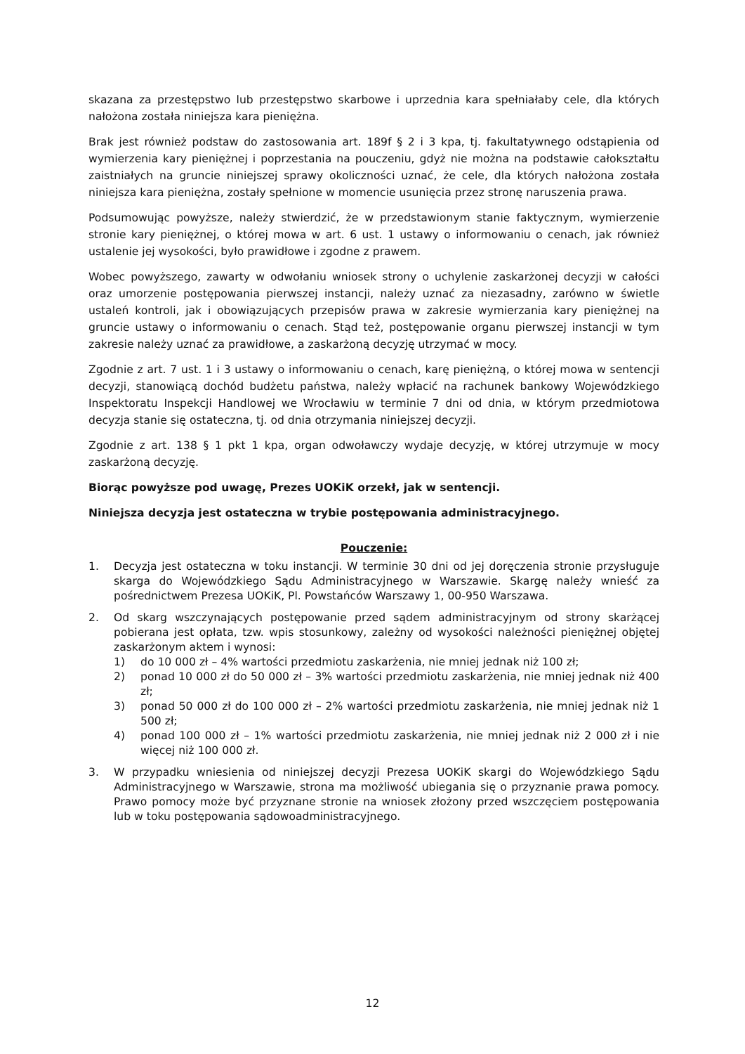skazana za przestępstwo lub przestępstwo skarbowe i uprzednia kara spełniałaby cele, dla których nałożona została niniejsza kara pieniężna.
Brak jest również podstaw do zastosowania art. 189f § 2 i 3 kpa, tj. fakultatywnego odstąpienia od wymierzenia kary pieniężnej i poprzestania na pouczeniu, gdyż nie można na podstawie całokształtu zaistniałych na gruncie niniejszej sprawy okoliczności uznać, że cele, dla których nałożona została niniejsza kara pieniężna, zostały spełnione w momencie usunięcia przez stronę naruszenia prawa.
Podsumowując powyższe, należy stwierdzić, że w przedstawionym stanie faktycznym, wymierzenie stronie kary pieniężnej, o której mowa w art. 6 ust. 1 ustawy o informowaniu o cenach, jak również ustalenie jej wysokości, było prawidłowe i zgodne z prawem.
Wobec powyższego, zawarty w odwołaniu wniosek strony o uchylenie zaskarżonej decyzji w całości oraz umorzenie postępowania pierwszej instancji, należy uznać za niezasadny, zarówno w świetle ustaleń kontroli, jak i obowiązujących przepisów prawa w zakresie wymierzania kary pieniężnej na gruncie ustawy o informowaniu o cenach. Stąd też, postępowanie organu pierwszej instancji w tym zakresie należy uznać za prawidłowe, a zaskarżoną decyzję utrzymać w mocy.
Zgodnie z art. 7 ust. 1 i 3 ustawy o informowaniu o cenach, karę pieniężną, o której mowa w sentencji decyzji, stanowiącą dochód budżetu państwa, należy wpłacić na rachunek bankowy Wojewódzkiego Inspektoratu Inspekcji Handlowej we Wrocławiu w terminie 7 dni od dnia, w którym przedmiotowa decyzja stanie się ostateczna, tj. od dnia otrzymania niniejszej decyzji.
Zgodnie z art. 138 § 1 pkt 1 kpa, organ odwoławczy wydaje decyzję, w której utrzymuje w mocy zaskarżoną decyzję.
Biorąc powyższe pod uwagę, Prezes UOKiK orzekł, jak w sentencji.
Niniejsza decyzja jest ostateczna w trybie postępowania administracyjnego.
Pouczenie:
1. Decyzja jest ostateczna w toku instancji. W terminie 30 dni od jej doręczenia stronie przysługuje skarga do Wojewódzkiego Sądu Administracyjnego w Warszawie. Skargę należy wnieść za pośrednictwem Prezesa UOKiK, Pl. Powstańców Warszawy 1, 00-950 Warszawa.
2. Od skarg wszczynających postępowanie przed sądem administracyjnym od strony skarżącej pobierana jest opłata, tzw. wpis stosunkowy, zależny od wysokości należności pieniężnej objętej zaskarżonym aktem i wynosi:
1) do 10 000 zł – 4% wartości przedmiotu zaskarżenia, nie mniej jednak niż 100 zł;
2) ponad 10 000 zł do 50 000 zł – 3% wartości przedmiotu zaskarżenia, nie mniej jednak niż 400 zł;
3) ponad 50 000 zł do 100 000 zł – 2% wartości przedmiotu zaskarżenia, nie mniej jednak niż 1 500 zł;
4) ponad 100 000 zł – 1% wartości przedmiotu zaskarżenia, nie mniej jednak niż 2 000 zł i nie więcej niż 100 000 zł.
3. W przypadku wniesienia od niniejszej decyzji Prezesa UOKiK skargi do Wojewódzkiego Sądu Administracyjnego w Warszawie, strona ma możliwość ubiegania się o przyznanie prawa pomocy. Prawo pomocy może być przyznane stronie na wniosek złożony przed wszczęciem postępowania lub w toku postępowania sądowoadministracyjnego.
12